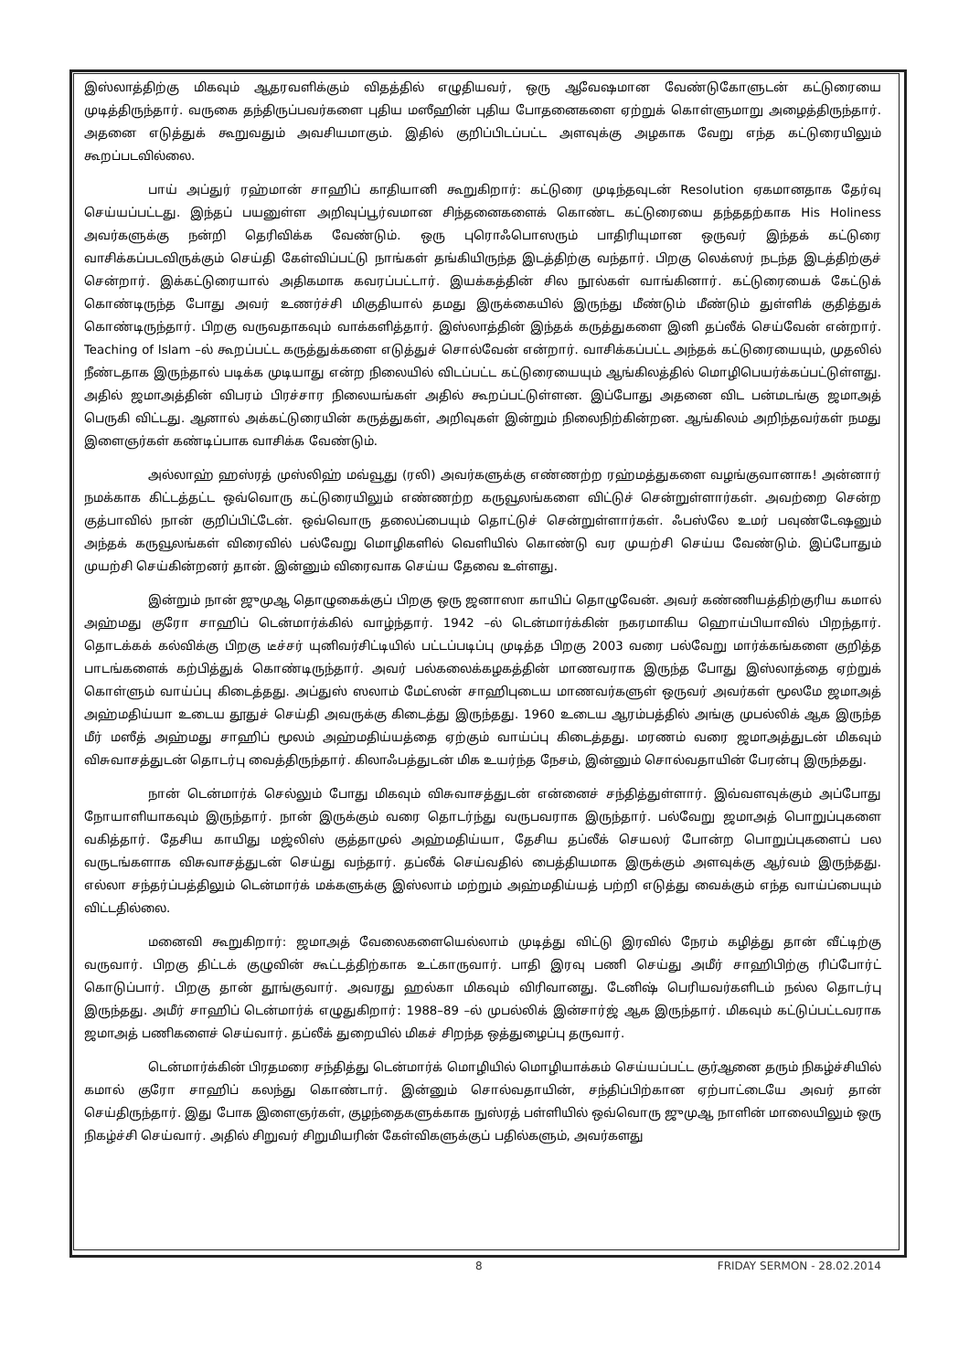இஸ்லாத்திற்கு மிகவும் ஆதரவளிக்கும் விதத்தில் எழுதியவர், ஒரு ஆவேஷமான வேண்டுகோளுடன் கட்டுரையை முடித்திருந்தார். வருகை தந்திருப்பவர்களை புதிய மஸீஹின் புதிய போதனைகளை ஏற்றுக் கொள்ளுமாறு அழைத்திருந்தார். அதனை எடுத்துக் கூறுவதும் அவசியமாகும். இதில் குறிப்பிடப்பட்ட அளவுக்கு அழகாக வேறு எந்த கட்டுரையிலும் கூறப்படவில்லை.
பாய் அப்துர் ரஹ்மான் சாஹிப் காதியானி கூறுகிறார்: கட்டுரை முடிந்தவுடன் Resolution ஏகமானதாக தேர்வு செய்யப்பட்டது. இந்தப் பயனுள்ள அறிவுப்பூர்வமான சிந்தனைகளைக் கொண்ட கட்டுரையை தந்ததற்காக His Holiness அவர்களுக்கு நன்றி தெரிவிக்க வேண்டும். ஒரு புரொஃபொஸரும் பாதிரியுமான ஒருவர் இந்தக் கட்டுரை வாசிக்கப்படவிருக்கும் செய்தி கேள்விப்பட்டு நாங்கள் தங்கியிருந்த இடத்திற்கு வந்தார். பிறகு லெக்ஸர் நடந்த இடத்திற்குச் சென்றார். இக்கட்டுரையால் அதிகமாக கவரப்பட்டார். இயக்கத்தின் சில நூல்கள் வாங்கினார். கட்டுரையைக் கேட்டுக் கொண்டிருந்த போது அவர் உணர்ச்சி மிகுதியால் தமது இருக்கையில் இருந்து மீண்டும் மீண்டும் துள்ளிக் குதித்துக் கொண்டிருந்தார். பிறகு வருவதாகவும் வாக்களித்தார். இஸ்லாத்தின் இந்தக் கருத்துகளை இனி தப்லீக் செய்வேன் என்றார். Teaching of Islam –ல் கூறப்பட்ட கருத்துக்களை எடுத்துச் சொல்வேன் என்றார். வாசிக்கப்பட்ட அந்தக் கட்டுரையையும், முதலில் நீண்டதாக இருந்தால் படிக்க முடியாது என்ற நிலையில் விடப்பட்ட கட்டுரையையும் ஆங்கிலத்தில் மொழிபெயர்க்கப்பட்டுள்ளது. அதில் ஜமாஅத்தின் விபரம் பிரச்சார நிலையங்கள் அதில் கூறப்பட்டுள்ளன. இப்போது அதனை விட பன்மடங்கு ஜமாஅத் பெருகி விட்டது. ஆனால் அக்கட்டுரையின் கருத்துகள், அறிவுகள் இன்றும் நிலைநிற்கின்றன. ஆங்கிலம் அறிந்தவர்கள் நமது இளைஞர்கள் கண்டிப்பாக வாசிக்க வேண்டும்.
அல்லாஹ் ஹஸ்ரத் முஸ்லிஹ் மவ்வூது (ரலி) அவர்களுக்கு எண்ணற்ற ரஹ்மத்துகளை வழங்குவானாக! அன்னார் நமக்காக கிட்டத்தட்ட ஒவ்வொரு கட்டுரையிலும் எண்ணற்ற கருவூலங்களை விட்டுச் சென்றுள்ளார்கள். அவற்றை சென்ற குத்பாவில் நான் குறிப்பிட்டேன். ஒவ்வொரு தலைப்பையும் தொட்டுச் சென்றுள்ளார்கள். ஃபஸ்லே உமர் பவுண்டேஷனும் அந்தக் கருவூலங்கள் விரைவில் பல்வேறு மொழிகளில் வெளியில் கொண்டு வர முயற்சி செய்ய வேண்டும். இப்போதும் முயற்சி செய்கின்றனர் தான். இன்னும் விரைவாக செய்ய தேவை உள்ளது.
இன்றும் நான் ஜுமுஆ தொழுகைக்குப் பிறகு ஒரு ஜனாஸா காயிப் தொழுவேன். அவர் கண்ணியத்திற்குரிய கமால் அஹ்மது குரோ சாஹிப் டென்மார்க்கில் வாழ்ந்தார். 1942 –ல் டென்மார்க்கின் நகரமாகிய ஹொய்பியாவில் பிறந்தார். தொடக்கக் கல்விக்கு பிறகு டீச்சர் யுனிவர்சிட்டியில் பட்டப்படிப்பு முடித்த பிறகு 2003 வரை பல்வேறு மார்க்கங்களை குறித்த பாடங்களைக் கற்பித்துக் கொண்டிருந்தார். அவர் பல்கலைக்கழகத்தின் மாணவராக இருந்த போது இஸ்லாத்தை ஏற்றுக் கொள்ளும் வாய்ப்பு கிடைத்தது. அப்துஸ் ஸலாம் மேட்ஸன் சாஹிபுடைய மாணவர்களுள் ஒருவர் அவர்கள் மூலமே ஜமாஅத் அஹ்மதிய்யா உடைய தூதுச் செய்தி அவருக்கு கிடைத்து இருந்தது. 1960 உடைய ஆரம்பத்தில் அங்கு முபல்லிக் ஆக இருந்த மீர் மஸீத் அஹ்மது சாஹிப் மூலம் அஹ்மதிய்யத்தை ஏற்கும் வாய்ப்பு கிடைத்தது. மரணம் வரை ஜமாஅத்துடன் மிகவும் விசுவாசத்துடன் தொடர்பு வைத்திருந்தார். கிலாஃபத்துடன் மிக உயர்ந்த நேசம், இன்னும் சொல்வதாயின் பேரன்பு இருந்தது.
நான் டென்மார்க் செல்லும் போது மிகவும் விசுவாசத்துடன் என்னைச் சந்தித்துள்ளார். இவ்வளவுக்கும் அப்போது நோயாளியாகவும் இருந்தார். நான் இருக்கும் வரை தொடர்ந்து வருபவராக இருந்தார். பல்வேறு ஜமாஅத் பொறுப்புகளை வகித்தார். தேசிய காயிது மஜ்லிஸ் குத்தாமுல் அஹ்மதிய்யா, தேசிய தப்லீக் செயலர் போன்ற பொறுப்புகளைப் பல வருடங்களாக விசுவாசத்துடன் செய்து வந்தார். தப்லீக் செய்வதில் பைத்தியமாக இருக்கும் அளவுக்கு ஆர்வம் இருந்தது. எல்லா சந்தர்ப்பத்திலும் டென்மார்க் மக்களுக்கு இஸ்லாம் மற்றும் அஹ்மதிய்யத் பற்றி எடுத்து வைக்கும் எந்த வாய்ப்பையும் விட்டதில்லை.
மனைவி கூறுகிறார்: ஜமாஅத் வேலைகளையெல்லாம் முடித்து விட்டு இரவில் நேரம் கழித்து தான் வீட்டிற்கு வருவார். பிறகு திட்டக் குழுவின் கூட்டத்திற்காக உட்காருவார். பாதி இரவு பணி செய்து அமீர் சாஹிபிற்கு ரிப்போர்ட் கொடுப்பார். பிறகு தான் தூங்குவார். அவரது ஹல்கா மிகவும் விரிவானது. டேனிஷ் பெரியவர்களிடம் நல்ல தொடர்பு இருந்தது. அமீர் சாஹிப் டென்மார்க் எழுதுகிறார்: 1988–89 –ல் முபல்லிக் இன்சார்ஜ் ஆக இருந்தார். மிகவும் கட்டுப்பட்டவராக ஜமாஅத் பணிகளைச் செய்வார். தப்லீக் துறையில் மிகச் சிறந்த ஒத்துழைப்பு தருவார்.
டென்மார்க்கின் பிரதமரை சந்தித்து டென்மார்க் மொழியில் மொழியாக்கம் செய்யப்பட்ட குர்ஆனை தரும் நிகழ்ச்சியில் கமால் குரோ சாஹிப் கலந்து கொண்டார். இன்னும் சொல்வதாயின், சந்திப்பிற்கான ஏற்பாட்டையே அவர் தான் செய்திருந்தார். இது போக இளைஞர்கள், குழந்தைகளுக்காக நுஸ்ரத் பள்ளியில் ஒவ்வொரு ஜுமுஆ நாளின் மாலையிலும் ஒரு நிகழ்ச்சி செய்வார். அதில் சிறுவர் சிறுமியரின் கேள்விகளுக்குப் பதில்களும், அவர்களது
8 FRIDAY SERMON - 28.02.2014